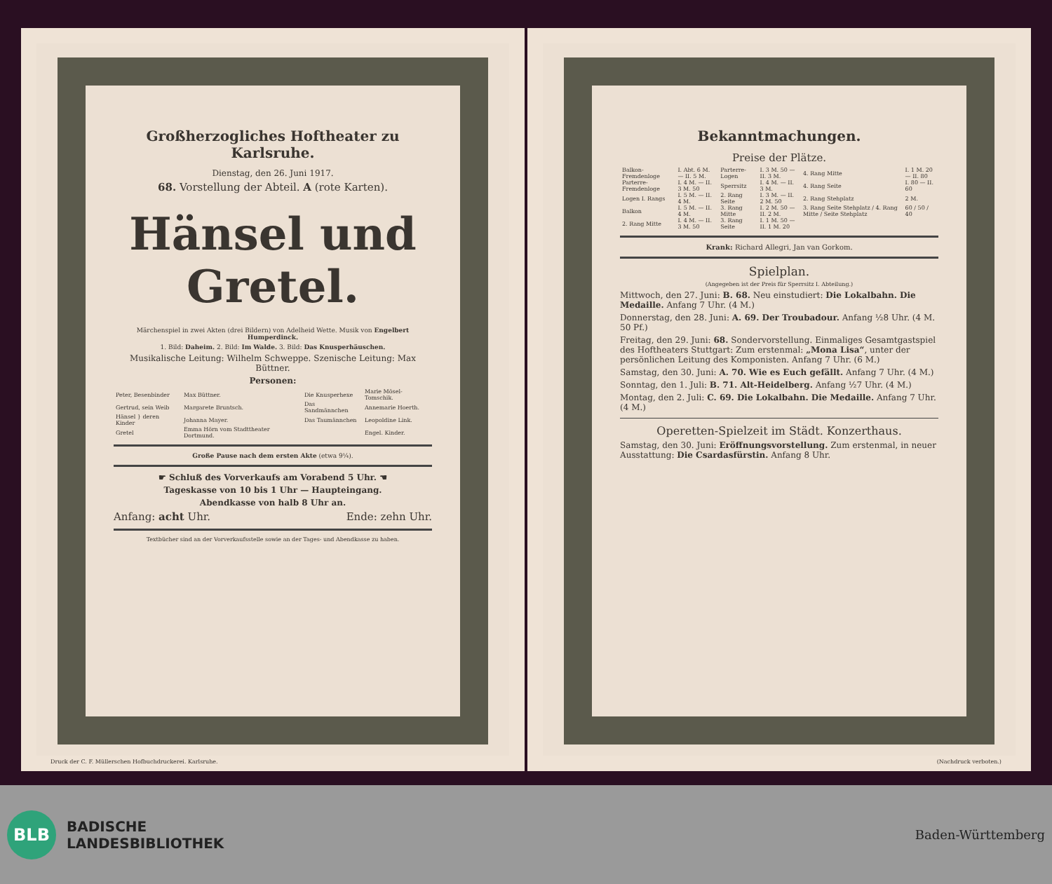Großherzogliches Hoftheater zu Karlsruhe.
Dienstag, den 26. Juni 1917.
68. Vorstellung der Abteil. A (rote Karten).
Hänsel und Gretel.
Märchenspiel in zwei Akten (drei Bildern) von Adelheid Wette. Musik von Engelbert Humperdinck.
1. Bild: Daheim. 2. Bild: Im Walde. 3. Bild: Das Knusperhäuschen.
Musikalische Leitung: Wilhelm Schweppe. Szenische Leitung: Max Büttner.
Personen:
| Peter, Besenbinder | Max Büttner. | Die Knusperhexe | Marie Mösel-Tomschik. |
| Gertrud, sein Weib | Margarete Bruntsch. | Das Sandmännchen | Annemarie Hoerth. |
| Hänsel } deren Kinder | Johanna Mayer. | Das Taumännchen | Leopoldine Link. |
| Gretel | Emma Hörn vom Stadttheater Dortmund. | | Engel. Kinder. |
Große Pause nach dem ersten Akte (etwa 9¼).
☛ Schluß des Vorverkaufs am Vorabend 5 Uhr. ☚
Tageskasse von 10 bis 1 Uhr — Haupteingang.
Abendkasse von halb 8 Uhr an.
Anfang: acht Uhr. Ende: zehn Uhr.
Textbücher sind an der Vorverkaufsstelle sowie an der Tages- und Abendkasse zu haben.
Druck der C. F. Müllerschen Hofbuchdruckerei. Karlsruhe.
Bekanntmachungen.
Preise der Plätze.
| Balkon-Fremdenloge | I. Abt. 6 M. — II. 5 M. | Parterre-Logen | I. 3 M. 50 — II. 3 M. | 4. Rang Mitte | I. 1 M. 20 — II. 80 |
| Parterre-Fremdenloge | I. 4 M. — II. 3 M. 50 | Sperrsitz | I. 4 M. — II. 3 M. | 4. Rang Seite | I. 80 — II. 60 |
| Logen I. Rangs | I. 5 M. — II. 4 M. | 2. Rang Seite | I. 3 M. — II. 2 M. 50 | 2. Rang Stehplatz | 2 M. |
| Balkon | I. 5 M. — II. 4 M. | 3. Rang Mitte | I. 2 M. 50 — II. 2 M. | 3. Rang Seite Stehplatz / 4. Rang Mitte / Seite Stehplatz | 60 / 50 / 40 |
| 2. Rang Mitte | I. 4 M. — II. 3 M. 50 | 3. Rang Seite | I. 1 M. 50 — II. 1 M. 20 | | |
Krank: Richard Allegri, Jan van Gorkom.
Spielplan.
(Angegeben ist der Preis für Sperrsitz I. Abteilung.)
Mittwoch, den 27. Juni: B. 68. Neu einstudiert: Die Lokalbahn. Die Medaille. Anfang 7 Uhr. (4 M.)
Donnerstag, den 28. Juni: A. 69. Der Troubadour. Anfang ½8 Uhr. (4 M. 50 Pf.)
Freitag, den 29. Juni: 68. Sondervorstellung. Einmaliges Gesamtgastspiel des Hoftheaters Stuttgart: Zum erstenmal: „Mona Lisa“, unter der persönlichen Leitung des Komponisten. Anfang 7 Uhr. (6 M.)
Samstag, den 30. Juni: A. 70. Wie es Euch gefällt. Anfang 7 Uhr. (4 M.)
Sonntag, den 1. Juli: B. 71. Alt-Heidelberg. Anfang ½7 Uhr. (4 M.)
Montag, den 2. Juli: C. 69. Die Lokalbahn. Die Medaille. Anfang 7 Uhr. (4 M.)
Operetten-Spielzeit im Städt. Konzerthaus.
Samstag, den 30. Juni: Eröffnungsvorstellung. Zum erstenmal, in neuer Ausstattung: Die Csardasfürstin. Anfang 8 Uhr.
(Nachdruck verboten.)
BLB
BADISCHE
LANDESBIBLIOTHEK
Baden-Württemberg